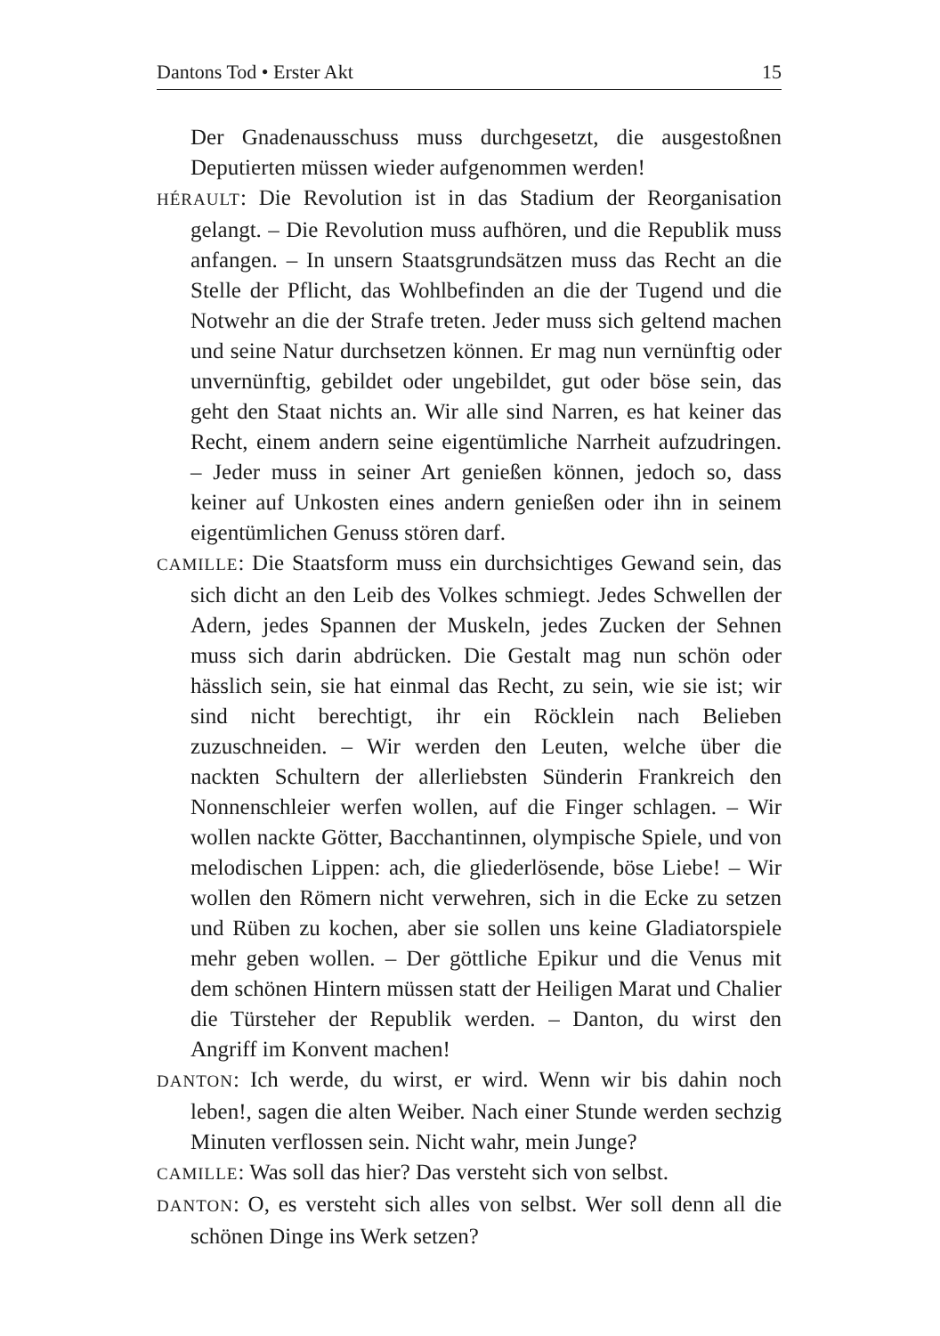Dantons Tod • Erster Akt 15
Der Gnadenausschuss muss durchgesetzt, die ausgestoßnen Deputierten müssen wieder aufgenommen werden!
HÉRAULT: Die Revolution ist in das Stadium der Reorganisation gelangt. – Die Revolution muss aufhören, und die Republik muss anfangen. – In unsern Staatsgrundsätzen muss das Recht an die Stelle der Pflicht, das Wohlbefinden an die der Tugend und die Notwehr an die der Strafe treten. Jeder muss sich geltend machen und seine Natur durchsetzen können. Er mag nun vernünftig oder unvernünftig, gebildet oder ungebildet, gut oder böse sein, das geht den Staat nichts an. Wir alle sind Narren, es hat keiner das Recht, einem andern seine eigentümliche Narrheit aufzudringen. – Jeder muss in seiner Art genießen können, jedoch so, dass keiner auf Unkosten eines andern genießen oder ihn in seinem eigentümlichen Genuss stören darf.
CAMILLE: Die Staatsform muss ein durchsichtiges Gewand sein, das sich dicht an den Leib des Volkes schmiegt. Jedes Schwellen der Adern, jedes Spannen der Muskeln, jedes Zucken der Sehnen muss sich darin abdrücken. Die Gestalt mag nun schön oder hässlich sein, sie hat einmal das Recht, zu sein, wie sie ist; wir sind nicht berechtigt, ihr ein Röcklein nach Belieben zuzuschneiden. – Wir werden den Leuten, welche über die nackten Schultern der allerliebsten Sünderin Frankreich den Nonnenschleier werfen wollen, auf die Finger schlagen. – Wir wollen nackte Götter, Bacchantinnen, olympische Spiele, und von melodischen Lippen: ach, die gliederlösende, böse Liebe! – Wir wollen den Römern nicht verwehren, sich in die Ecke zu setzen und Rüben zu kochen, aber sie sollen uns keine Gladiatorspiele mehr geben wollen. – Der göttliche Epikur und die Venus mit dem schönen Hintern müssen statt der Heiligen Marat und Chalier die Türsteher der Republik werden. – Danton, du wirst den Angriff im Konvent machen!
DANTON: Ich werde, du wirst, er wird. Wenn wir bis dahin noch leben!, sagen die alten Weiber. Nach einer Stunde werden sechzig Minuten verflossen sein. Nicht wahr, mein Junge?
CAMILLE: Was soll das hier? Das versteht sich von selbst.
DANTON: O, es versteht sich alles von selbst. Wer soll denn all die schönen Dinge ins Werk setzen?